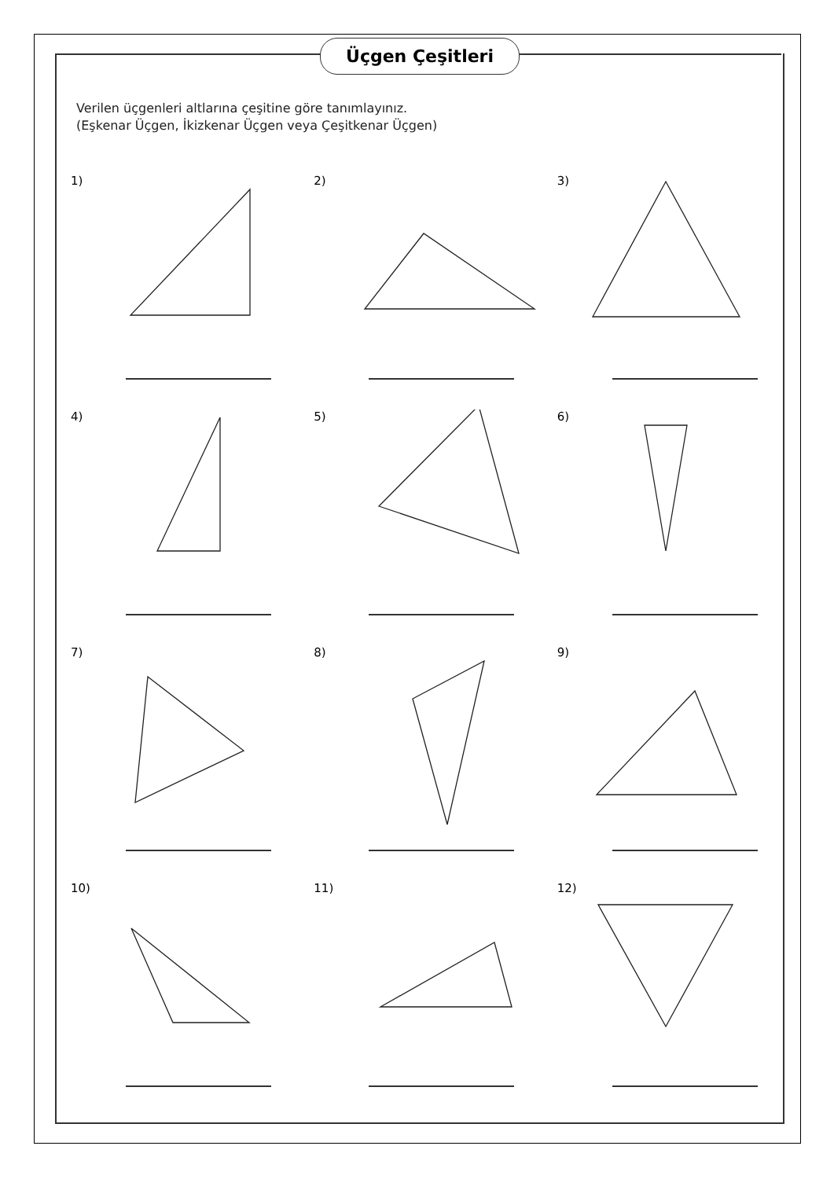Üçgen Çeşitleri
Verilen üçgenleri altlarına çeşitine göre tanımlayınız.
(Eşkenar Üçgen, İkizkenar Üçgen veya Çeşitkenar Üçgen)
1)
2)
3)
4)
5)
6)
7)
8)
9)
10)
11)
12)